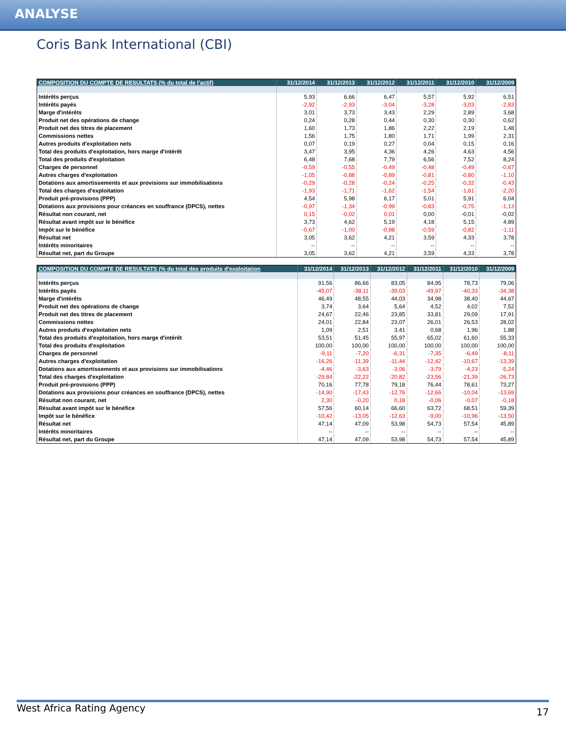ANALYSE
Coris Bank International (CBI)
| COMPOSITION DU COMPTE DE RESULTATS (% du total de l'actif) | 31/12/2014 | 31/12/2013 | 31/12/2012 | 31/12/2011 | 31/12/2010 | 31/12/2009 |
| --- | --- | --- | --- | --- | --- | --- |
| Intérêts perçus | 5,93 | 6,66 | 6,47 | 5,57 | 5,92 | 6,51 |
| Intérêts payés | -2,92 | -2,93 | -3,04 | -3,28 | -3,03 | -2,83 |
| Marge d'intérêts | 3,01 | 3,73 | 3,43 | 2,29 | 2,89 | 3,68 |
| Produit net des opérations de change | 0,24 | 0,28 | 0,44 | 0,30 | 0,30 | 0,62 |
| Produit net des titres de placement | 1,60 | 1,73 | 1,86 | 2,22 | 2,19 | 1,48 |
| Commissions nettes | 1,56 | 1,75 | 1,80 | 1,71 | 1,99 | 2,31 |
| Autres produits d'exploitation nets | 0,07 | 0,19 | 0,27 | 0,04 | 0,15 | 0,16 |
| Total des produits d'exploitation, hors marge d'intérêt | 3,47 | 3,95 | 4,36 | 4,26 | 4,63 | 4,56 |
| Total des produits d'exploitation | 6,48 | 7,68 | 7,79 | 6,56 | 7,52 | 8,24 |
| Charges de personnel | -0,59 | -0,55 | -0,49 | -0,48 | -0,49 | -0,67 |
| Autres charges d'exploitation | -1,05 | -0,88 | -0,89 | -0,81 | -0,80 | -1,10 |
| Dotations aux amortissements et aux provisions sur immobilisations | -0,29 | -0,28 | -0,24 | -0,25 | -0,32 | -0,43 |
| Total des charges d'exploitation | -1,93 | -1,71 | -1,62 | -1,54 | -1,61 | -2,20 |
| Produit pré-provisions (PPP) | 4,54 | 5,98 | 6,17 | 5,01 | 5,91 | 6,04 |
| Dotations aux provisions pour créances en souffrance (DPCS), nettes | -0,97 | -1,34 | -0,99 | -0,83 | -0,75 | -1,13 |
| Résultat non courant, net | 0,15 | -0,02 | 0,01 | 0,00 | -0,01 | -0,02 |
| Résultat avant impôt sur le bénéfice | 3,73 | 4,62 | 5,19 | 4,18 | 5,15 | 4,89 |
| Impôt sur le bénéfice | -0,67 | -1,00 | -0,98 | -0,59 | -0,82 | -1,11 |
| Résultat net | 3,05 | 3,62 | 4,21 | 3,59 | 4,33 | 3,78 |
| Intérêts minoritaires | -- | -- | -- | -- | -- | -- |
| Résultat net, part du Groupe | 3,05 | 3,62 | 4,21 | 3,59 | 4,33 | 3,78 |
| COMPOSITION DU COMPTE DE RESULTATS (% du total des produits d'exploitation | 31/12/2014 | 31/12/2013 | 31/12/2012 | 31/12/2011 | 31/12/2010 | 31/12/2009 |
| --- | --- | --- | --- | --- | --- | --- |
| Intérêts perçus | 91,56 | 86,66 | 83,05 | 84,95 | 78,73 | 79,06 |
| Intérêts payés | -45,07 | -38,11 | -39,03 | -49,97 | -40,33 | -34,38 |
| Marge d'intérêts | 46,49 | 48,55 | 44,03 | 34,98 | 38,40 | 44,67 |
| Produit net des opérations de change | 3,74 | 3,64 | 5,64 | 4,52 | 4,02 | 7,52 |
| Produit net des titres de placement | 24,67 | 22,46 | 23,85 | 33,81 | 29,09 | 17,91 |
| Commissions nettes | 24,01 | 22,84 | 23,07 | 26,01 | 26,53 | 28,02 |
| Autres produits d'exploitation nets | 1,09 | 2,51 | 3,41 | 0,68 | 1,96 | 1,88 |
| Total des produits d'exploitation, hors marge d'intérêt | 53,51 | 51,45 | 55,97 | 65,02 | 61,60 | 55,33 |
| Total des produits d'exploitation | 100,00 | 100,00 | 100,00 | 100,00 | 100,00 | 100,00 |
| Charges de personnel | -9,11 | -7,20 | -6,31 | -7,35 | -6,49 | -8,11 |
| Autres charges d'exploitation | -16,26 | -11,39 | -11,44 | -12,42 | -10,67 | -13,39 |
| Dotations aux amortissements et aux provisions sur immobilisations | -4,46 | -3,63 | -3,06 | -3,79 | -4,23 | -5,24 |
| Total des charges d'exploitation | -29,84 | -22,22 | -20,82 | -23,56 | -21,39 | -26,73 |
| Produit pré-provisions (PPP) | 70,16 | 77,78 | 79,18 | 76,44 | 78,61 | 73,27 |
| Dotations aux provisions pour créances en souffrance (DPCS), nettes | -14,90 | -17,43 | -12,76 | -12,66 | -10,04 | -13,69 |
| Résultat non courant, net | 2,30 | -0,20 | 0,18 | -0,06 | -0,07 | -0,18 |
| Résultat avant impôt sur le bénéfice | 57,56 | 60,14 | 66,60 | 63,72 | 68,51 | 59,39 |
| Impôt sur le bénéfice | -10,42 | -13,05 | -12,63 | -9,00 | -10,96 | -13,50 |
| Résultat net | 47,14 | 47,09 | 53,98 | 54,73 | 57,54 | 45,89 |
| Intérêts minoritaires | -- | -- | -- | -- | -- | -- |
| Résultat net, part du Groupe | 47,14 | 47,09 | 53,98 | 54,73 | 57,54 | 45,89 |
West Africa Rating Agency 17